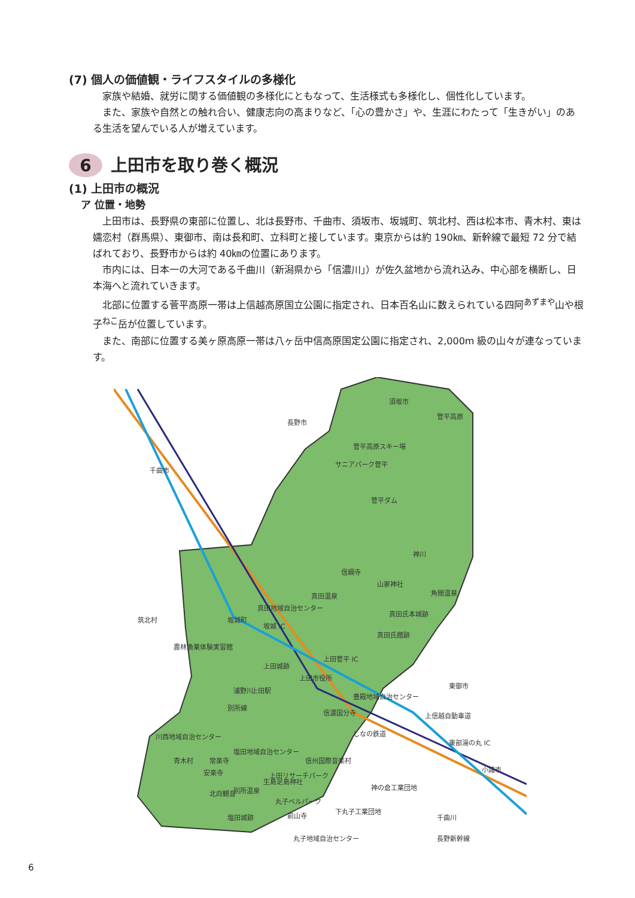(7) 個人の価値観・ライフスタイルの多様化
家族や結婚、就労に関する価値観の多様化にともなって、生活様式も多様化し、個性化しています。
また、家族や自然との触れ合い、健康志向の高まりなど、「心の豊かさ」や、生涯にわたって「生きがい」のある生活を望んでいる人が増えています。
6 上田市を取り巻く概況
(1) 上田市の概況
ア 位置・地勢
上田市は、長野県の東部に位置し、北は長野市、千曲市、須坂市、坂城町、筑北村、西は松本市、青木村、東は嬬恋村（群馬県）、東御市、南は長和町、立科町と接しています。東京からは約 190㎞、新幹線で最短 72 分で結ばれており、長野市からは約 40㎞の位置にあります。
市内には、日本一の大河である千曲川（新潟県から「信濃川」）が佐久盆地から流れ込み、中心部を横断し、日本海へと流れていきます。
北部に位置する菅平高原一帯は上信越高原国立公園に指定され、日本百名山に数えられている四阿<sup>あずまや</sup>山や根子<sup>ねこ</sup>岳が位置しています。
また、南部に位置する美ヶ原高原一帯は八ヶ岳中信高原国定公園に指定され、2,000m 級の山々が連なっています。
長野市
須坂市
菅平高原
千曲市
筑北村
坂城町
農林漁業体験実習館
坂城 IC
菅平高原スキー場
サニアパーク菅平
菅平ダム
神川
信綱寺
山家神社
角間温泉
真田温泉
真田地域自治センター
真田氏本城跡
真田氏館跡
上田菅平 IC
上田城跡
上田市役所
上田駅
浦野川
別所線
豊殿地域自治センター
信濃国分寺
東御市
上信越自動車道
しなの鉄道
川西地域自治センター
東部湯の丸 IC
青木村
常楽寺
安楽寺
塩田地域自治センター
信州国際音楽村
上田リサーチパーク
小諸市
北向観音
別所温泉
生島足島神社
神の倉工業団地
丸子ベルパーク
下丸子工業団地
塩田城跡
前山寺
千曲川
丸子地域自治センター
長野新幹線
6